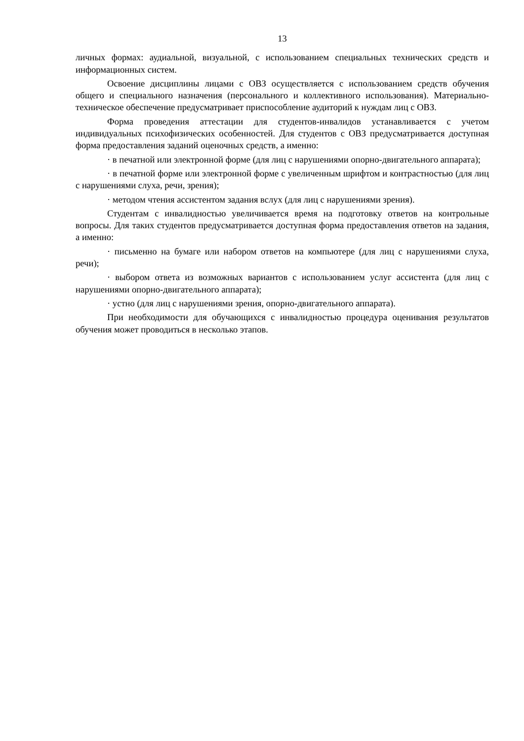13
личных формах: аудиальной, визуальной, с использованием специальных технических средств и информационных систем.
Освоение дисциплины лицами с ОВЗ осуществляется с использованием средств обучения общего и специального назначения (персонального и коллективного использования). Материально-техническое обеспечение предусматривает приспособление аудиторий к нуждам лиц с ОВЗ.
Форма проведения аттестации для студентов-инвалидов устанавливается с учетом индивидуальных психофизических особенностей. Для студентов с ОВЗ предусматривается доступная форма предоставления заданий оценочных средств, а именно:
· в печатной или электронной форме (для лиц с нарушениями опорно-двигательного аппарата);
· в печатной форме или электронной форме с увеличенным шрифтом и контрастностью (для лиц с нарушениями слуха, речи, зрения);
· методом чтения ассистентом задания вслух (для лиц с нарушениями зрения).
Студентам с инвалидностью увеличивается время на подготовку ответов на контрольные вопросы. Для таких студентов предусматривается доступная форма предоставления ответов на задания, а именно:
· письменно на бумаге или набором ответов на компьютере (для лиц с нарушениями слуха, речи);
· выбором ответа из возможных вариантов с использованием услуг ассистента (для лиц с нарушениями опорно-двигательного аппарата);
· устно (для лиц с нарушениями зрения, опорно-двигательного аппарата).
При необходимости для обучающихся с инвалидностью процедура оценивания результатов обучения может проводиться в несколько этапов.